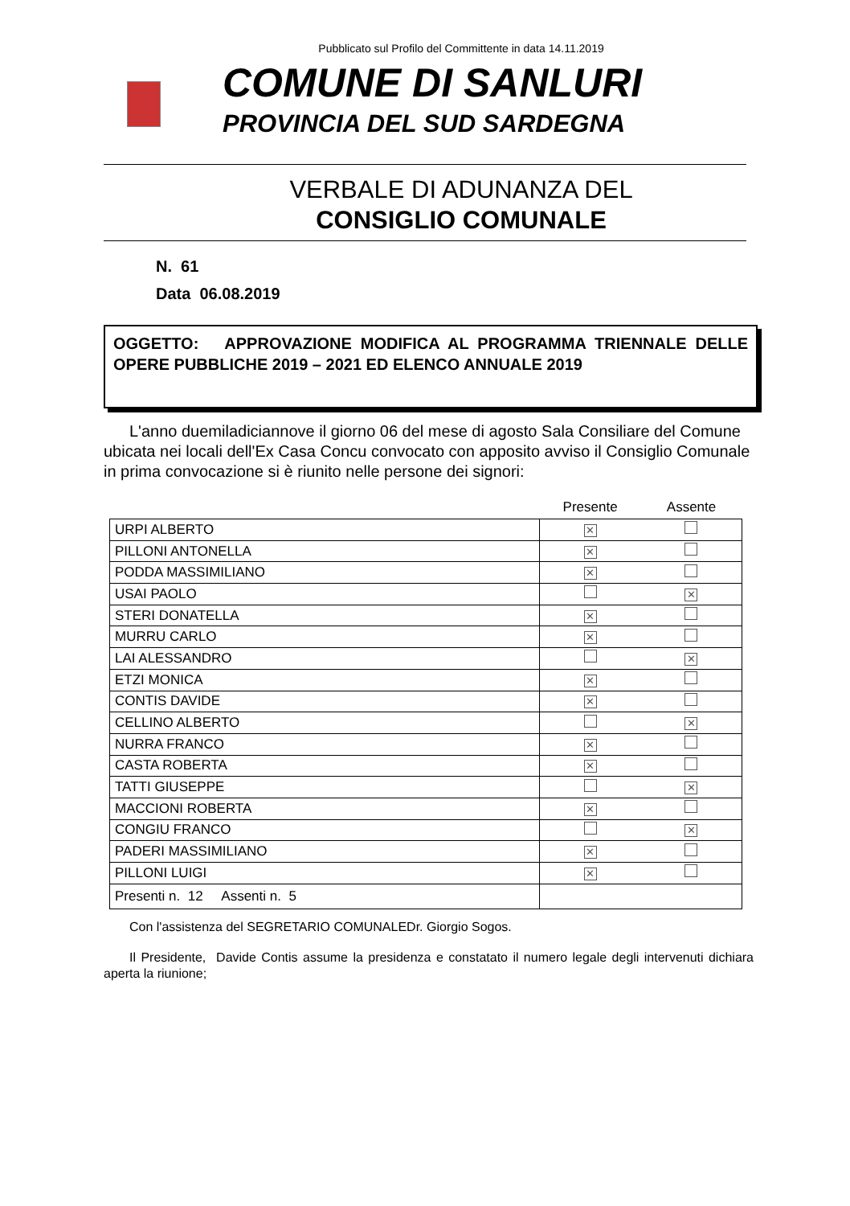Pubblicato sul Profilo del Committente in data 14.11.2019
COMUNE DI SANLURI
PROVINCIA DEL SUD SARDEGNA
VERBALE DI ADUNANZA DEL
CONSIGLIO COMUNALE
N. 61
Data 06.08.2019
OGGETTO: APPROVAZIONE MODIFICA AL PROGRAMMA TRIENNALE DELLE OPERE PUBBLICHE 2019 – 2021 ED ELENCO ANNUALE 2019
L'anno duemiladiciannove il giorno 06 del mese di agosto Sala Consiliare del Comune ubicata nei locali dell'Ex Casa Concu convocato con apposito avviso il Consiglio Comunale in prima convocazione si è riunito nelle persone dei signori:
| | Presente | Assente |
| --- | --- | --- |
| URPI ALBERTO | ✕ | |
| PILLONI ANTONELLA | ✕ | |
| PODDA MASSIMILIANO | ✕ | |
| USAI PAOLO | | ✕ |
| STERI DONATELLA | ✕ | |
| MURRU CARLO | ✕ | |
| LAI ALESSANDRO | | ✕ |
| ETZI MONICA | ✕ | |
| CONTIS DAVIDE | ✕ | |
| CELLINO ALBERTO | | ✕ |
| NURRA FRANCO | ✕ | |
| CASTA ROBERTA | ✕ | |
| TATTI GIUSEPPE | | ✕ |
| MACCIONI ROBERTA | ✕ | |
| CONGIU FRANCO | | ✕ |
| PADERI MASSIMILIANO | ✕ | |
| PILLONI LUIGI | ✕ | |
| Presenti n. 12 Assenti n. 5 | | |
Con l'assistenza del SEGRETARIO COMUNALEDr. Giorgio Sogos.
Il Presidente, Davide Contis assume la presidenza e constatato il numero legale degli intervenuti dichiara aperta la riunione;